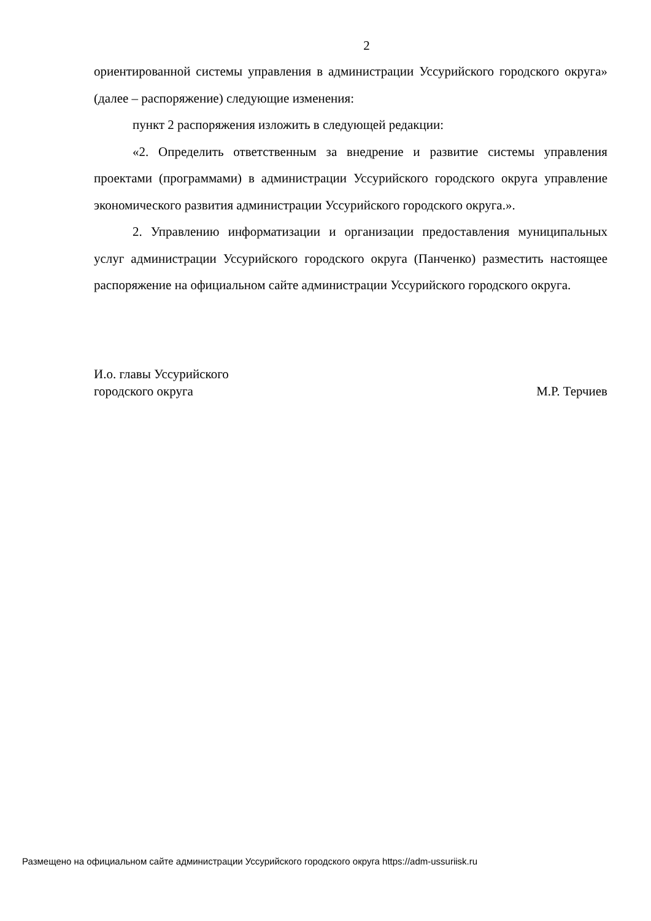2
ориентированной системы управления в администрации Уссурийского городского округа» (далее – распоряжение) следующие изменения:
пункт 2 распоряжения изложить в следующей редакции:
«2. Определить ответственным за внедрение и развитие системы управления проектами (программами) в администрации Уссурийского городского округа управление экономического развития администрации Уссурийского городского округа.».
2. Управлению информатизации и организации предоставления муниципальных услуг администрации Уссурийского городского округа (Панченко) разместить настоящее распоряжение на официальном сайте администрации Уссурийского городского округа.
И.о. главы Уссурийского
городского округа
М.Р. Терчиев
Размещено на официальном сайте администрации Уссурийского городского округа https://adm-ussuriisk.ru